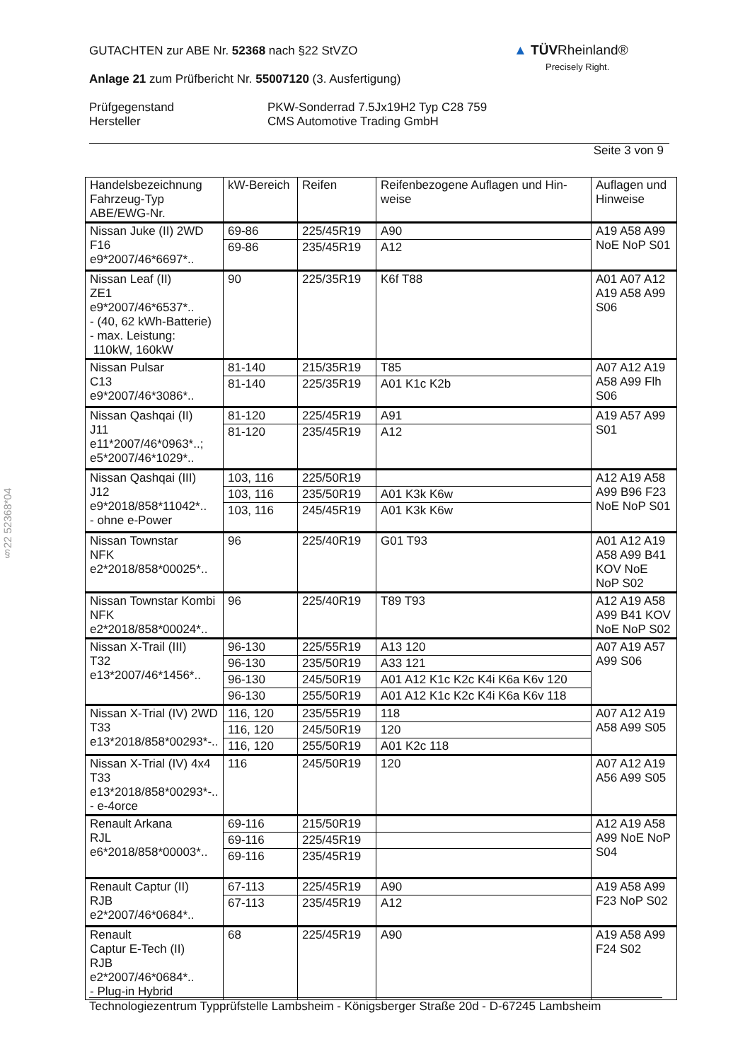GUTACHTEN zur ABE Nr. 52368 nach §22 StVZO
Anlage 21 zum Prüfbericht Nr. 55007120 (3. Ausfertigung)
Prüfgegenstand
Hersteller
PKW-Sonderrad 7.5Jx19H2 Typ C28 759
CMS Automotive Trading GmbH
Seite 3 von 9
▲ TÜVRheinland®
Precisely Right.
§22 52368*04
| Handelsbezeichnung Fahrzeug-Typ ABE/EWG-Nr. | kW-Bereich | Reifen | Reifenbezogene Auflagen und Hin-weise | Auflagen und Hinweise |
| Nissan Juke (II) 2WD F16 e9*2007/46*6697*.. | 69-86 | 225/45R19 | A90 | A19 A58 A99 NoE NoP S01 |
| | 69-86 | 235/45R19 | A12 | |
| Nissan Leaf (II) ZE1 e9*2007/46*6537*.. - (40, 62 kWh-Batterie) - max. Leistung: 110kW, 160kW | 90 | 225/35R19 | K6f T88 | A01 A07 A12 A19 A58 A99 S06 |
| Nissan Pulsar C13 e9*2007/46*3086*.. | 81-140 | 215/35R19 | T85 | A07 A12 A19 A58 A99 Flh S06 |
| | 81-140 | 225/35R19 | A01 K1c K2b | |
| Nissan Qashqai (II) J11 e11*2007/46*0963*..; e5*2007/46*1029*.. | 81-120 | 225/45R19 | A91 | A19 A57 A99 S01 |
| | 81-120 | 235/45R19 | A12 | |
| Nissan Qashqai (III) J12 e9*2018/858*11042*.. - ohne e-Power | 103, 116 | 225/50R19 | | A12 A19 A58 A99 B96 F23 NoE NoP S01 |
| | 103, 116 | 235/50R19 | A01 K3k K6w | |
| | 103, 116 | 245/45R19 | A01 K3k K6w | |
| Nissan Townstar NFK e2*2018/858*00025*.. | 96 | 225/40R19 | G01 T93 | A01 A12 A19 A58 A99 B41 KOV NoE NoP S02 |
| Nissan Townstar Kombi NFK e2*2018/858*00024*.. | 96 | 225/40R19 | T89 T93 | A12 A19 A58 A99 B41 KOV NoE NoP S02 |
| Nissan X-Trail (III) T32 e13*2007/46*1456*.. | 96-130 | 225/55R19 | A13 120 | A07 A19 A57 A99 S06 |
| | 96-130 | 235/50R19 | A33 121 | |
| | 96-130 | 245/50R19 | A01 A12 K1c K2c K4i K6a K6v 120 | |
| | 96-130 | 255/50R19 | A01 A12 K1c K2c K4i K6a K6v 118 | |
| Nissan X-Trial (IV) 2WD T33 e13*2018/858*00293*-.. | 116, 120 | 235/55R19 | 118 | A07 A12 A19 A58 A99 S05 |
| | 116, 120 | 245/50R19 | 120 | |
| | 116, 120 | 255/50R19 | A01 K2c 118 | |
| Nissan X-Trial (IV) 4x4 T33 e13*2018/858*00293*-.. - e-4orce | 116 | 245/50R19 | 120 | A07 A12 A19 A56 A99 S05 |
| Renault Arkana RJL e6*2018/858*00003*.. | 69-116 | 215/50R19 | | A12 A19 A58 A99 NoE NoP S04 |
| | 69-116 | 225/45R19 | | |
| | 69-116 | 235/45R19 | | |
| Renault Captur (II) RJB e2*2007/46*0684*.. | 67-113 | 225/45R19 | A90 | A19 A58 A99 F23 NoP S02 |
| | 67-113 | 235/45R19 | A12 | |
| Renault Captur E-Tech (II) RJB e2*2007/46*0684*.. - Plug-in Hybrid | 68 | 225/45R19 | A90 | A19 A58 A99 F24 S02 |
Technologiezentrum Typprüfstelle Lambsheim - Königsberger Straße 20d - D-67245 Lambsheim